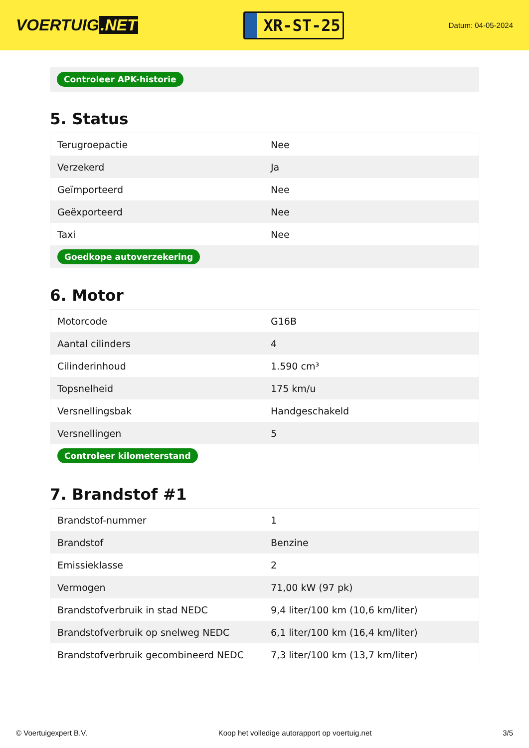VOERTUIG.NET
XR-ST-25
Datum: 04-05-2024
Controleer APK-historie
5. Status
| Terugroepactie | Nee |
| Verzekerd | Ja |
| Geïmporteerd | Nee |
| Geëxporteerd | Nee |
| Taxi | Nee |
| Goedkope autoverzekering | |
6. Motor
| Motorcode | G16B |
| Aantal cilinders | 4 |
| Cilinderinhoud | 1.590 cm³ |
| Topsnelheid | 175 km/u |
| Versnellingsbak | Handgeschakeld |
| Versnellingen | 5 |
| Controleer kilometerstand | |
7. Brandstof #1
| Brandstof-nummer | 1 |
| Brandstof | Benzine |
| Emissieklasse | 2 |
| Vermogen | 71,00 kW (97 pk) |
| Brandstofverbruik in stad NEDC | 9,4 liter/100 km (10,6 km/liter) |
| Brandstofverbruik op snelweg NEDC | 6,1 liter/100 km (16,4 km/liter) |
| Brandstofverbruik gecombineerd NEDC | 7,3 liter/100 km (13,7 km/liter) |
© Voertuigexpert B.V. Koop het volledige autorapport op voertuig.net 3/5